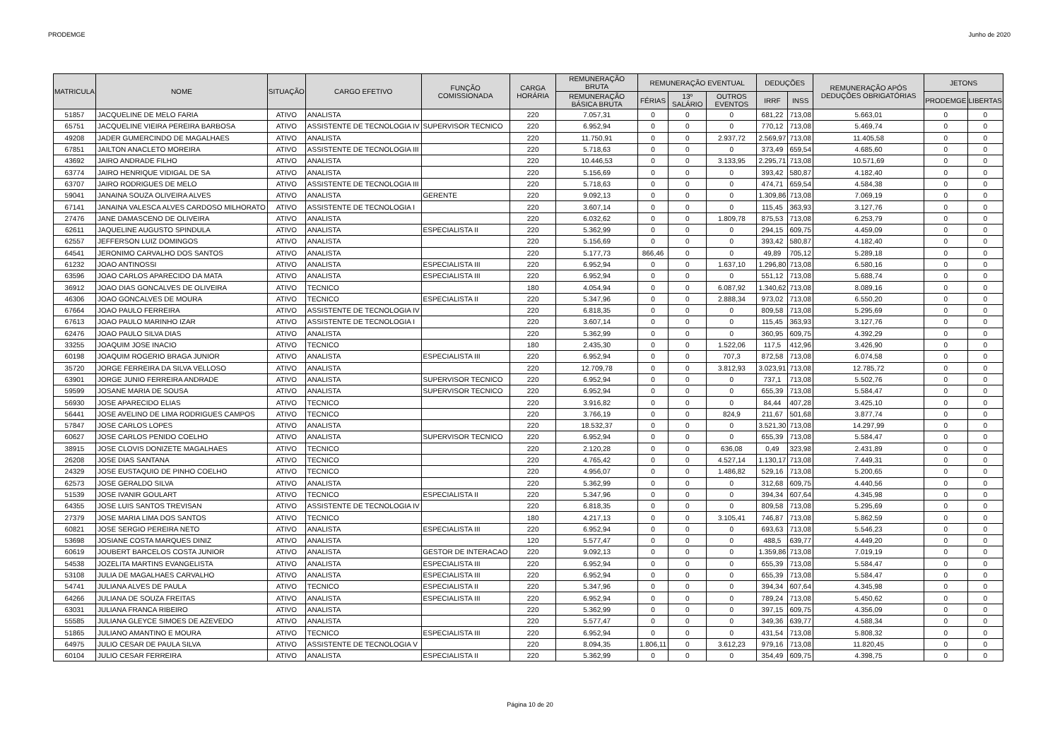PRODEMGE Junho de 2020
| MATRICULA | NOME | SITUAÇÃO | CARGO EFETIVO | FUNÇÃO COMISSIONADA | CARGA HORÁRIA | REMUNERAÇÃO BRUTA | REMUNERAÇÃO EVENTUAL | | | DEDUÇÕES | | REMUNERAÇÃO APÓS DEDUÇÕES OBRIGATÓRIAS | JETONS | |
| --- | --- | --- | --- | --- | --- | --- | --- | --- | --- | --- | --- | --- | --- | --- |
| | | | | | | REMUNERAÇÃO BÁSICA BRUTA | FÉRIAS | 13º SALÁRIO | OUTROS EVENTOS | IRRF | INSS | | PRODEMGE | LIBERTAS |
| 51857 | JACQUELINE DE MELO FARIA | ATIVO | ANALISTA | | 220 | 7.057,31 | 0 | 0 | 0 | 681,22 | 713,08 | 5.663,01 | 0 | 0 |
| 65751 | JACQUELINE VIEIRA PEREIRA BARBOSA | ATIVO | ASSISTENTE DE TECNOLOGIA IV | SUPERVISOR TECNICO | 220 | 6.952,94 | 0 | 0 | 0 | 770,12 | 713,08 | 5.469,74 | 0 | 0 |
| 49208 | JADER GUMERCINDO DE MAGALHAES | ATIVO | ANALISTA | | 220 | 11.750,91 | 0 | 0 | 2.937,72 | 2.569,97 | 713,08 | 11.405,58 | 0 | 0 |
| 67851 | JAILTON ANACLETO MOREIRA | ATIVO | ASSISTENTE DE TECNOLOGIA III | | 220 | 5.718,63 | 0 | 0 | 0 | 373,49 | 659,54 | 4.685,60 | 0 | 0 |
| 43692 | JAIRO ANDRADE FILHO | ATIVO | ANALISTA | | 220 | 10.446,53 | 0 | 0 | 3.133,95 | 2.295,71 | 713,08 | 10.571,69 | 0 | 0 |
| 63774 | JAIRO HENRIQUE VIDIGAL DE SA | ATIVO | ANALISTA | | 220 | 5.156,69 | 0 | 0 | 0 | 393,42 | 580,87 | 4.182,40 | 0 | 0 |
| 63707 | JAIRO RODRIGUES DE MELO | ATIVO | ASSISTENTE DE TECNOLOGIA III | | 220 | 5.718,63 | 0 | 0 | 0 | 474,71 | 659,54 | 4.584,38 | 0 | 0 |
| 59041 | JANAINA SOUZA OLIVEIRA ALVES | ATIVO | ANALISTA | GERENTE | 220 | 9.092,13 | 0 | 0 | 0 | 1.309,86 | 713,08 | 7.069,19 | 0 | 0 |
| 67141 | JANAINA VALESCA ALVES CARDOSO MILHORATO | ATIVO | ASSISTENTE DE TECNOLOGIA I | | 220 | 3.607,14 | 0 | 0 | 0 | 115,45 | 363,93 | 3.127,76 | 0 | 0 |
| 27476 | JANE DAMASCENO DE OLIVEIRA | ATIVO | ANALISTA | | 220 | 6.032,62 | 0 | 0 | 1.809,78 | 875,53 | 713,08 | 6.253,79 | 0 | 0 |
| 62611 | JAQUELINE AUGUSTO SPINDULA | ATIVO | ANALISTA | ESPECIALISTA II | 220 | 5.362,99 | 0 | 0 | 0 | 294,15 | 609,75 | 4.459,09 | 0 | 0 |
| 62557 | JEFFERSON LUIZ DOMINGOS | ATIVO | ANALISTA | | 220 | 5.156,69 | 0 | 0 | 0 | 393,42 | 580,87 | 4.182,40 | 0 | 0 |
| 64541 | JERONIMO CARVALHO DOS SANTOS | ATIVO | ANALISTA | | 220 | 5.177,73 | 866,46 | 0 | 0 | 49,89 | 705,12 | 5.289,18 | 0 | 0 |
| 61232 | JOAO ANTINOSSI | ATIVO | ANALISTA | ESPECIALISTA III | 220 | 6.952,94 | 0 | 0 | 1.637,10 | 1.296,80 | 713,08 | 6.580,16 | 0 | 0 |
| 63596 | JOAO CARLOS APARECIDO DA MATA | ATIVO | ANALISTA | ESPECIALISTA III | 220 | 6.952,94 | 0 | 0 | 0 | 551,12 | 713,08 | 5.688,74 | 0 | 0 |
| 36912 | JOAO DIAS GONCALVES DE OLIVEIRA | ATIVO | TECNICO | | 180 | 4.054,94 | 0 | 0 | 6.087,92 | 1.340,62 | 713,08 | 8.089,16 | 0 | 0 |
| 46306 | JOAO GONCALVES DE MOURA | ATIVO | TECNICO | ESPECIALISTA II | 220 | 5.347,96 | 0 | 0 | 2.888,34 | 973,02 | 713,08 | 6.550,20 | 0 | 0 |
| 67664 | JOAO PAULO FERREIRA | ATIVO | ASSISTENTE DE TECNOLOGIA IV | | 220 | 6.818,35 | 0 | 0 | 0 | 809,58 | 713,08 | 5.295,69 | 0 | 0 |
| 67613 | JOAO PAULO MARINHO IZAR | ATIVO | ASSISTENTE DE TECNOLOGIA I | | 220 | 3.607,14 | 0 | 0 | 0 | 115,45 | 363,93 | 3.127,76 | 0 | 0 |
| 62476 | JOAO PAULO SILVA DIAS | ATIVO | ANALISTA | | 220 | 5.362,99 | 0 | 0 | 0 | 360,95 | 609,75 | 4.392,29 | 0 | 0 |
| 33255 | JOAQUIM JOSE INACIO | ATIVO | TECNICO | | 180 | 2.435,30 | 0 | 0 | 1.522,06 | 117,5 | 412,96 | 3.426,90 | 0 | 0 |
| 60198 | JOAQUIM ROGERIO BRAGA JUNIOR | ATIVO | ANALISTA | ESPECIALISTA III | 220 | 6.952,94 | 0 | 0 | 707,3 | 872,58 | 713,08 | 6.074,58 | 0 | 0 |
| 35720 | JORGE FERREIRA DA SILVA VELLOSO | ATIVO | ANALISTA | | 220 | 12.709,78 | 0 | 0 | 3.812,93 | 3.023,91 | 713,08 | 12.785,72 | 0 | 0 |
| 63901 | JORGE JUNIO FERREIRA ANDRADE | ATIVO | ANALISTA | SUPERVISOR TECNICO | 220 | 6.952,94 | 0 | 0 | 0 | 737,1 | 713,08 | 5.502,76 | 0 | 0 |
| 59599 | JOSANE MARIA DE SOUSA | ATIVO | ANALISTA | SUPERVISOR TECNICO | 220 | 6.952,94 | 0 | 0 | 0 | 655,39 | 713,08 | 5.584,47 | 0 | 0 |
| 56930 | JOSE APARECIDO ELIAS | ATIVO | TECNICO | | 220 | 3.916,82 | 0 | 0 | 0 | 84,44 | 407,28 | 3.425,10 | 0 | 0 |
| 56441 | JOSE AVELINO DE LIMA RODRIGUES CAMPOS | ATIVO | TECNICO | | 220 | 3.766,19 | 0 | 0 | 824,9 | 211,67 | 501,68 | 3.877,74 | 0 | 0 |
| 57847 | JOSE CARLOS LOPES | ATIVO | ANALISTA | | 220 | 18.532,37 | 0 | 0 | 0 | 3.521,30 | 713,08 | 14.297,99 | 0 | 0 |
| 60627 | JOSE CARLOS PENIDO COELHO | ATIVO | ANALISTA | SUPERVISOR TECNICO | 220 | 6.952,94 | 0 | 0 | 0 | 655,39 | 713,08 | 5.584,47 | 0 | 0 |
| 38915 | JOSE CLOVIS DONIZETE MAGALHAES | ATIVO | TECNICO | | 220 | 2.120,28 | 0 | 0 | 636,08 | 0,49 | 323,98 | 2.431,89 | 0 | 0 |
| 26208 | JOSE DIAS SANTANA | ATIVO | TECNICO | | 220 | 4.765,42 | 0 | 0 | 4.527,14 | 1.130,17 | 713,08 | 7.449,31 | 0 | 0 |
| 24329 | JOSE EUSTAQUIO DE PINHO COELHO | ATIVO | TECNICO | | 220 | 4.956,07 | 0 | 0 | 1.486,82 | 529,16 | 713,08 | 5.200,65 | 0 | 0 |
| 62573 | JOSE GERALDO SILVA | ATIVO | ANALISTA | | 220 | 5.362,99 | 0 | 0 | 0 | 312,68 | 609,75 | 4.440,56 | 0 | 0 |
| 51539 | JOSE IVANIR GOULART | ATIVO | TECNICO | ESPECIALISTA II | 220 | 5.347,96 | 0 | 0 | 0 | 394,34 | 607,64 | 4.345,98 | 0 | 0 |
| 64355 | JOSE LUIS SANTOS TREVISAN | ATIVO | ASSISTENTE DE TECNOLOGIA IV | | 220 | 6.818,35 | 0 | 0 | 0 | 809,58 | 713,08 | 5.295,69 | 0 | 0 |
| 27379 | JOSE MARIA LIMA DOS SANTOS | ATIVO | TECNICO | | 180 | 4.217,13 | 0 | 0 | 3.105,41 | 746,87 | 713,08 | 5.862,59 | 0 | 0 |
| 60821 | JOSE SERGIO PEREIRA NETO | ATIVO | ANALISTA | ESPECIALISTA III | 220 | 6.952,94 | 0 | 0 | 0 | 693,63 | 713,08 | 5.546,23 | 0 | 0 |
| 53698 | JOSIANE COSTA MARQUES DINIZ | ATIVO | ANALISTA | | 120 | 5.577,47 | 0 | 0 | 0 | 488,5 | 639,77 | 4.449,20 | 0 | 0 |
| 60619 | JOUBERT BARCELOS COSTA JUNIOR | ATIVO | ANALISTA | GESTOR DE INTERACAO | 220 | 9.092,13 | 0 | 0 | 0 | 1.359,86 | 713,08 | 7.019,19 | 0 | 0 |
| 54538 | JOZELITA MARTINS EVANGELISTA | ATIVO | ANALISTA | ESPECIALISTA III | 220 | 6.952,94 | 0 | 0 | 0 | 655,39 | 713,08 | 5.584,47 | 0 | 0 |
| 53108 | JULIA DE MAGALHAES CARVALHO | ATIVO | ANALISTA | ESPECIALISTA III | 220 | 6.952,94 | 0 | 0 | 0 | 655,39 | 713,08 | 5.584,47 | 0 | 0 |
| 54741 | JULIANA ALVES DE PAULA | ATIVO | TECNICO | ESPECIALISTA II | 220 | 5.347,96 | 0 | 0 | 0 | 394,34 | 607,64 | 4.345,98 | 0 | 0 |
| 64266 | JULIANA DE SOUZA FREITAS | ATIVO | ANALISTA | ESPECIALISTA III | 220 | 6.952,94 | 0 | 0 | 0 | 789,24 | 713,08 | 5.450,62 | 0 | 0 |
| 63031 | JULIANA FRANCA RIBEIRO | ATIVO | ANALISTA | | 220 | 5.362,99 | 0 | 0 | 0 | 397,15 | 609,75 | 4.356,09 | 0 | 0 |
| 55585 | JULIANA GLEYCE SIMOES DE AZEVEDO | ATIVO | ANALISTA | | 220 | 5.577,47 | 0 | 0 | 0 | 349,36 | 639,77 | 4.588,34 | 0 | 0 |
| 51865 | JULIANO AMANTINO E MOURA | ATIVO | TECNICO | ESPECIALISTA III | 220 | 6.952,94 | 0 | 0 | 0 | 431,54 | 713,08 | 5.808,32 | 0 | 0 |
| 64975 | JULIO CESAR DE PAULA SILVA | ATIVO | ASSISTENTE DE TECNOLOGIA V | | 220 | 8.094,35 | 1.806,11 | 0 | 3.612,23 | 979,16 | 713,08 | 11.820,45 | 0 | 0 |
| 60104 | JULIO CESAR FERREIRA | ATIVO | ANALISTA | ESPECIALISTA II | 220 | 5.362,99 | 0 | 0 | 0 | 354,49 | 609,75 | 4.398,75 | 0 | 0 |
Página 10 de 20